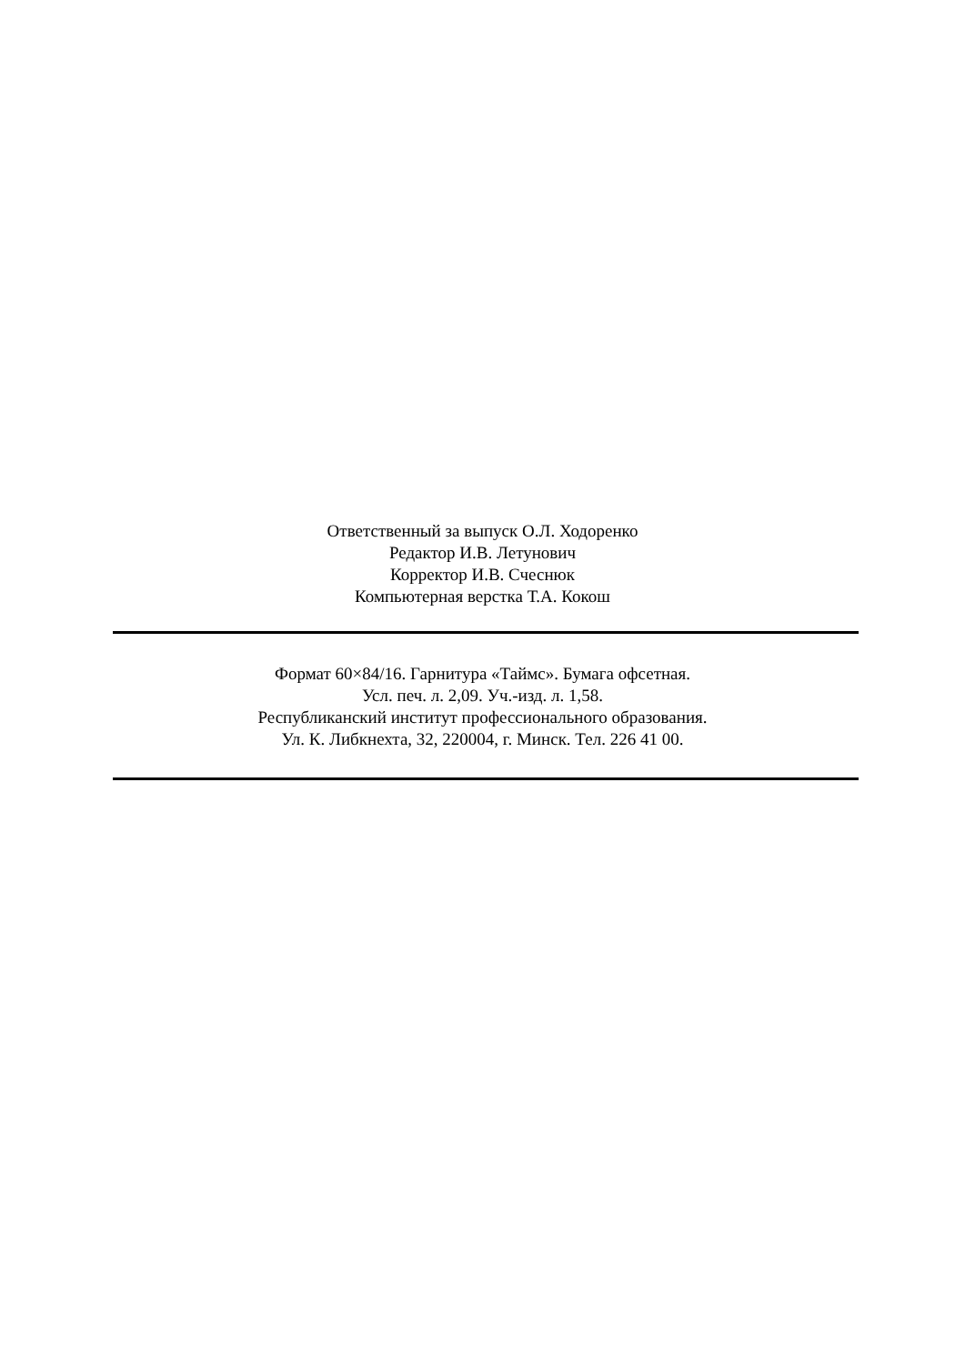Ответственный за выпуск О.Л. Ходоренко
Редактор И.В. Летунович
Корректор И.В. Счеснюк
Компьютерная верстка Т.А. Кокош
Формат 60×84/16. Гарнитура «Таймс». Бумага офсетная.
Усл. печ. л. 2,09. Уч.-изд. л. 1,58.
Республиканский институт профессионального образования.
Ул. К. Либкнехта, 32, 220004, г. Минск. Тел. 226 41 00.